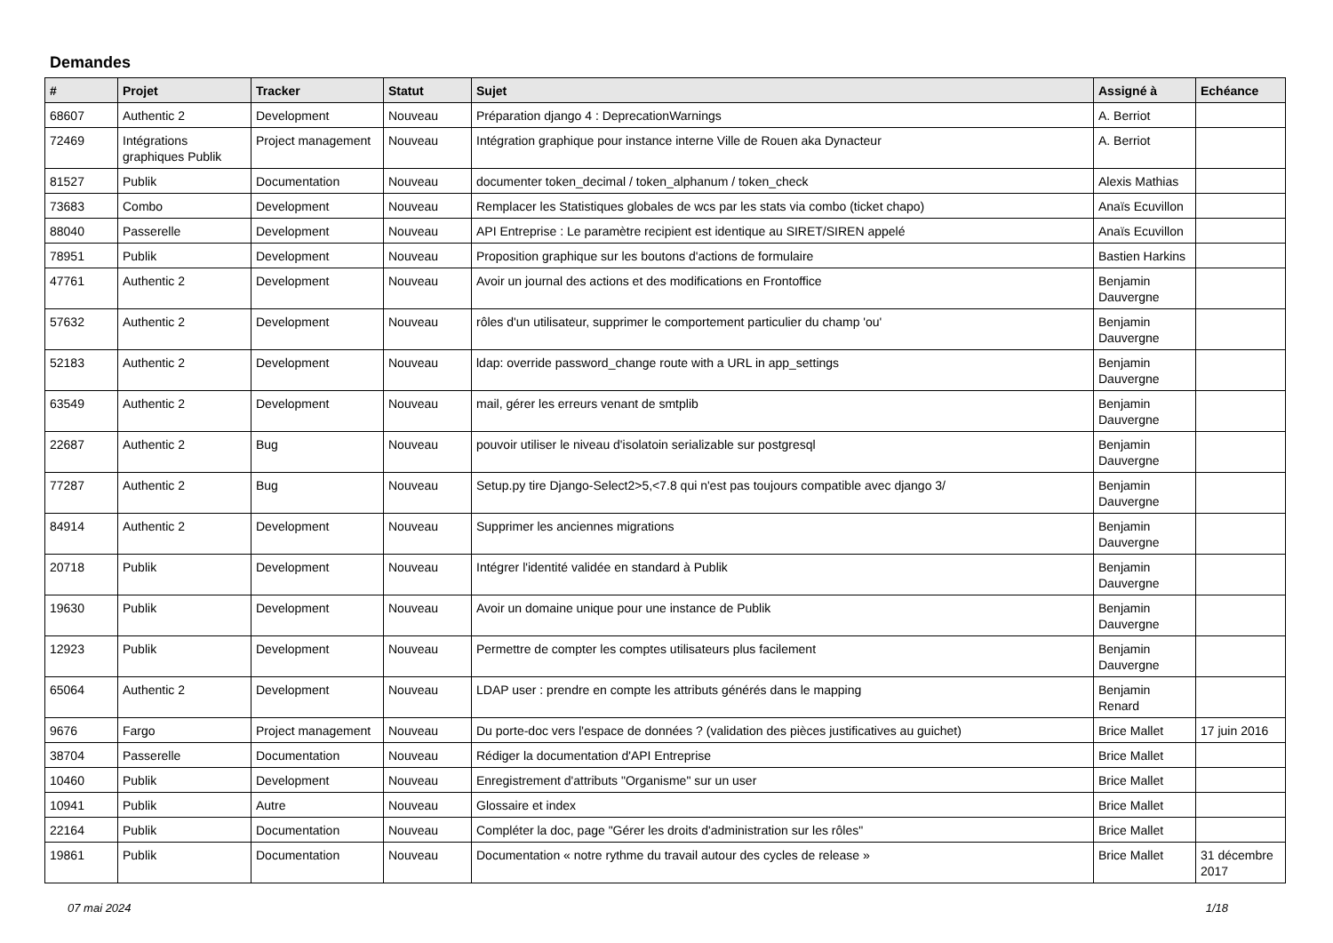Demandes
| # | Projet | Tracker | Statut | Sujet | Assigné à | Echéance |
| --- | --- | --- | --- | --- | --- | --- |
| 68607 | Authentic 2 | Development | Nouveau | Préparation django 4 : DeprecationWarnings | A. Berriot | |
| 72469 | Intégrations graphiques Publik | Project management | Nouveau | Intégration graphique pour instance interne Ville de Rouen aka Dynacteur | A. Berriot | |
| 81527 | Publik | Documentation | Nouveau | documenter token_decimal / token_alphanum / token_check | Alexis Mathias | |
| 73683 | Combo | Development | Nouveau | Remplacer les Statistiques globales de wcs par les stats via combo (ticket chapo) | Anaïs Ecuvillon | |
| 88040 | Passerelle | Development | Nouveau | API Entreprise : Le paramètre recipient est identique au SIRET/SIREN appelé | Anaïs Ecuvillon | |
| 78951 | Publik | Development | Nouveau | Proposition graphique sur les boutons d'actions de formulaire | Bastien Harkins | |
| 47761 | Authentic 2 | Development | Nouveau | Avoir un journal des actions et des modifications en Frontoffice | Benjamin Dauvergne | |
| 57632 | Authentic 2 | Development | Nouveau | rôles d'un utilisateur, supprimer le comportement particulier du champ 'ou' | Benjamin Dauvergne | |
| 52183 | Authentic 2 | Development | Nouveau | ldap: override password_change route with a URL in app_settings | Benjamin Dauvergne | |
| 63549 | Authentic 2 | Development | Nouveau | mail, gérer les erreurs venant de smtplib | Benjamin Dauvergne | |
| 22687 | Authentic 2 | Bug | Nouveau | pouvoir utiliser le niveau d'isolatoin serializable sur postgresql | Benjamin Dauvergne | |
| 77287 | Authentic 2 | Bug | Nouveau | Setup.py tire Django-Select2>5,<7.8 qui n'est pas toujours compatible avec django 3/ | Benjamin Dauvergne | |
| 84914 | Authentic 2 | Development | Nouveau | Supprimer les anciennes migrations | Benjamin Dauvergne | |
| 20718 | Publik | Development | Nouveau | Intégrer l'identité validée en standard à Publik | Benjamin Dauvergne | |
| 19630 | Publik | Development | Nouveau | Avoir un domaine unique pour une instance de Publik | Benjamin Dauvergne | |
| 12923 | Publik | Development | Nouveau | Permettre de compter les comptes utilisateurs plus facilement | Benjamin Dauvergne | |
| 65064 | Authentic 2 | Development | Nouveau | LDAP user : prendre en compte les attributs générés dans le mapping | Benjamin Renard | |
| 9676 | Fargo | Project management | Nouveau | Du porte-doc vers l'espace de données ? (validation des pièces justificatives au guichet) | Brice Mallet | 17 juin 2016 |
| 38704 | Passerelle | Documentation | Nouveau | Rédiger la documentation d'API Entreprise | Brice Mallet | |
| 10460 | Publik | Development | Nouveau | Enregistrement d'attributs "Organisme" sur un user | Brice Mallet | |
| 10941 | Publik | Autre | Nouveau | Glossaire et index | Brice Mallet | |
| 22164 | Publik | Documentation | Nouveau | Compléter la doc, page "Gérer les droits d'administration sur les rôles" | Brice Mallet | |
| 19861 | Publik | Documentation | Nouveau | Documentation « notre rythme du travail autour des cycles de release » | Brice Mallet | 31 décembre 2017 |
07 mai 2024 1/18